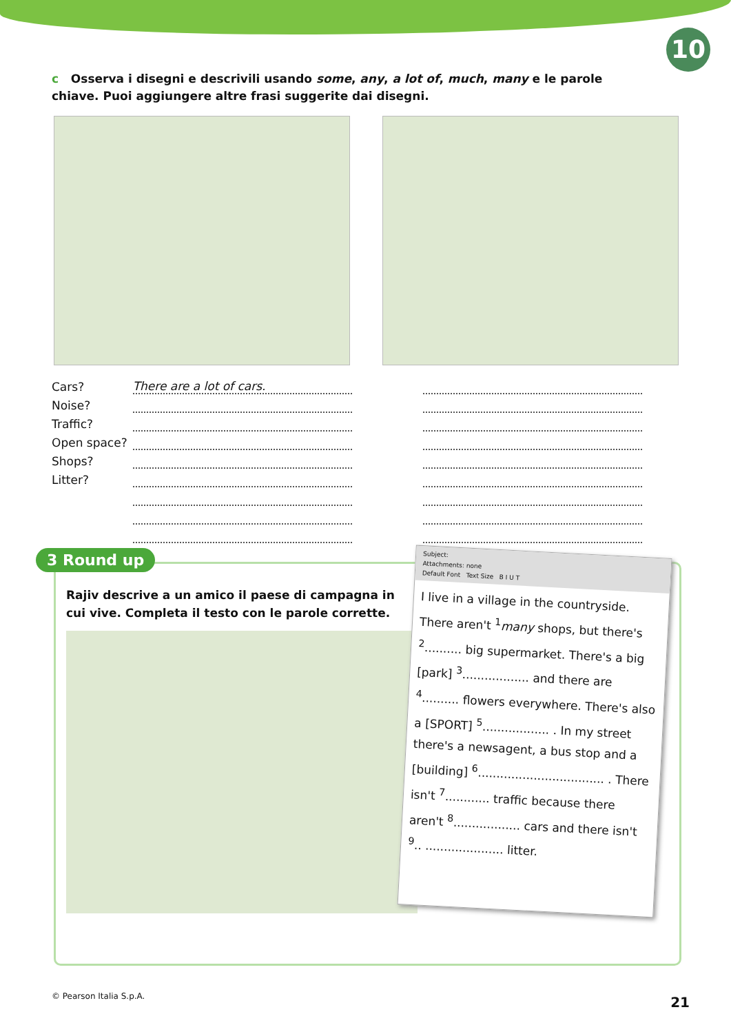10
c Osserva i disegni e descrivili usando some, any, a lot of, much, many e le parole chiave. Puoi aggiungere altre frasi suggerite dai disegni.
| Cars? | There are a lot of cars. | | |
| Noise? | | | |
| Traffic? | | | |
| Open space? | | | |
| Shops? | | | |
| Litter? | | | |
3 Round up
Rajiv descrive a un amico il paese di campagna in cui vive. Completa il testo con le parole corrette.
Subject:
Attachments: none
Default Font Text Size B I U T
I live in a village in the countryside. There aren't <sup>1</sup>many shops, but there's <sup>2</sup>.......... big supermarket. There's a big [park] <sup>3</sup>.................. and there are <sup>4</sup>.......... flowers everywhere. There's also a [SPORT] <sup>5</sup>.................. . In my street there's a newsagent, a bus stop and a [building] <sup>6</sup>.................................. . There isn't <sup>7</sup>............ traffic because there aren't <sup>8</sup>.................. cars and there isn't <sup>9</sup>.. ..................... litter.
© Pearson Italia S.p.A. 21